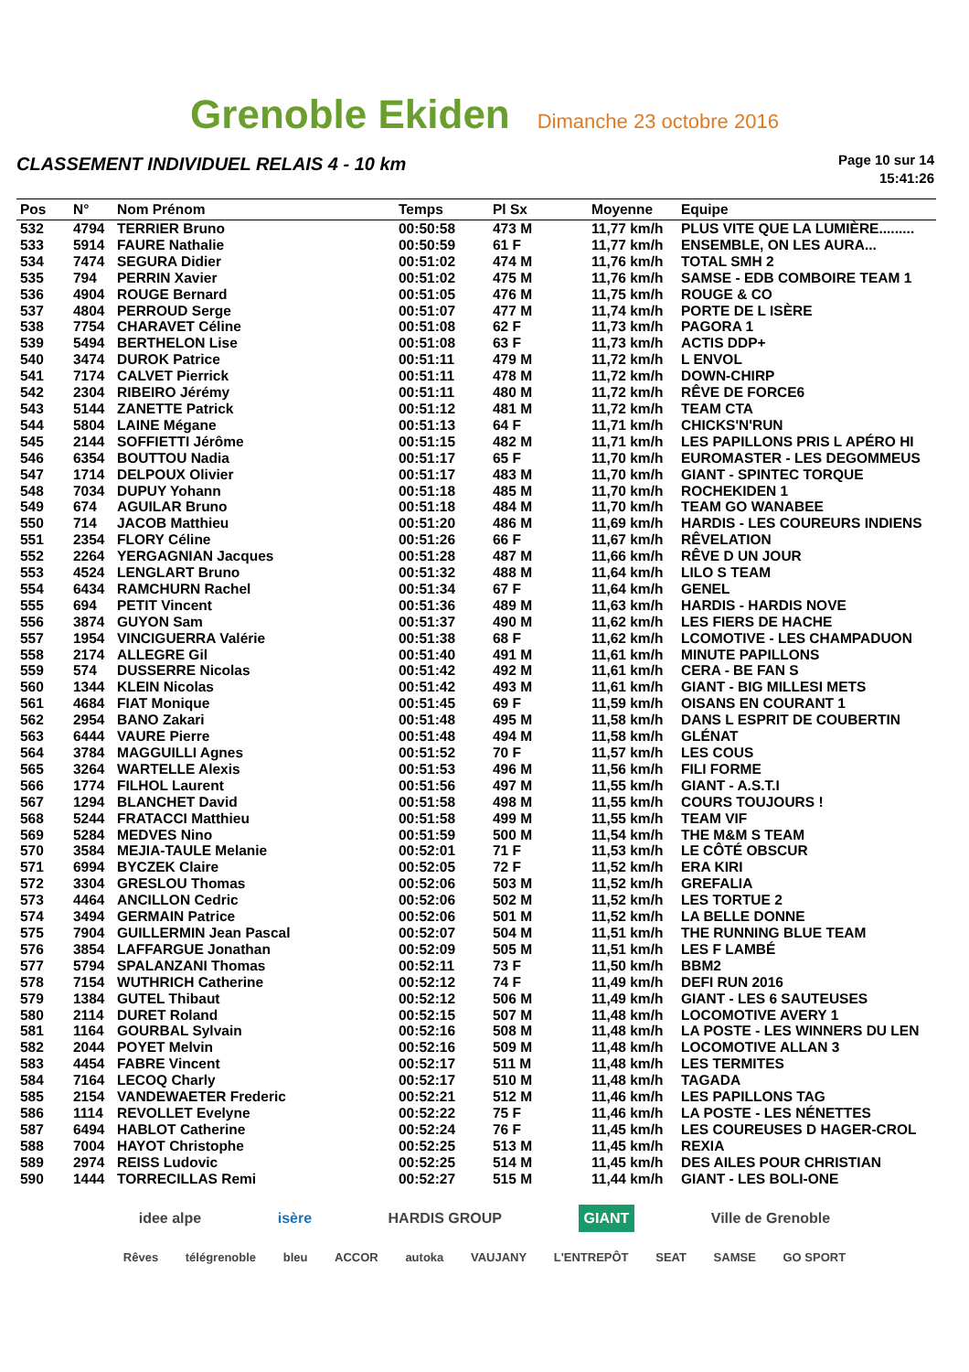Grenoble Ekiden Dimanche 23 octobre 2016
CLASSEMENT INDIVIDUEL RELAIS 4 - 10 km
Page 10 sur 14
15:41:26
| Pos | N° | Nom Prénom | Temps | Pl Sx | Moyenne | Equipe |
| --- | --- | --- | --- | --- | --- | --- |
| 532 | 4794 | TERRIER Bruno | 00:50:58 | 473 M | 11,77 km/h | PLUS VITE QUE LA LUMIÈRE......... |
| 533 | 5914 | FAURE Nathalie | 00:50:59 | 61 F | 11,77 km/h | ENSEMBLE, ON LES AURA... |
| 534 | 7474 | SEGURA Didier | 00:51:02 | 474 M | 11,76 km/h | TOTAL SMH 2 |
| 535 | 794 | PERRIN Xavier | 00:51:02 | 475 M | 11,76 km/h | SAMSE - EDB COMBOIRE TEAM 1 |
| 536 | 4904 | ROUGE Bernard | 00:51:05 | 476 M | 11,75 km/h | ROUGE & CO |
| 537 | 4804 | PERROUD Serge | 00:51:07 | 477 M | 11,74 km/h | PORTE DE L ISÈRE |
| 538 | 7754 | CHARAVET Céline | 00:51:08 | 62 F | 11,73 km/h | PAGORA 1 |
| 539 | 5494 | BERTHELON Lise | 00:51:08 | 63 F | 11,73 km/h | ACTIS DDP+ |
| 540 | 3474 | DUROK Patrice | 00:51:11 | 479 M | 11,72 km/h | L ENVOL |
| 541 | 7174 | CALVET Pierrick | 00:51:11 | 478 M | 11,72 km/h | DOWN-CHIRP |
| 542 | 2304 | RIBEIRO Jérémy | 00:51:11 | 480 M | 11,72 km/h | RÊVE DE FORCE6 |
| 543 | 5144 | ZANETTE Patrick | 00:51:12 | 481 M | 11,72 km/h | TEAM CTA |
| 544 | 5804 | LAINE Mégane | 00:51:13 | 64 F | 11,71 km/h | CHICKS'N'RUN |
| 545 | 2144 | SOFFIETTI Jérôme | 00:51:15 | 482 M | 11,71 km/h | LES PAPILLONS PRIS L APÉRO HI |
| 546 | 6354 | BOUTTOU Nadia | 00:51:17 | 65 F | 11,70 km/h | EUROMASTER - LES DEGOMMEUS |
| 547 | 1714 | DELPOUX Olivier | 00:51:17 | 483 M | 11,70 km/h | GIANT - SPINTEC TORQUE |
| 548 | 7034 | DUPUY Yohann | 00:51:18 | 485 M | 11,70 km/h | ROCHEKIDEN 1 |
| 549 | 674 | AGUILAR Bruno | 00:51:18 | 484 M | 11,70 km/h | TEAM GO WANABEE |
| 550 | 714 | JACOB Matthieu | 00:51:20 | 486 M | 11,69 km/h | HARDIS - LES COUREURS INDIENS |
| 551 | 2354 | FLORY Céline | 00:51:26 | 66 F | 11,67 km/h | RÊVELATION |
| 552 | 2264 | YERGAGNIAN Jacques | 00:51:28 | 487 M | 11,66 km/h | RÊVE D UN JOUR |
| 553 | 4524 | LENGLART Bruno | 00:51:32 | 488 M | 11,64 km/h | LILO S TEAM |
| 554 | 6434 | RAMCHURN Rachel | 00:51:34 | 67 F | 11,64 km/h | GENEL |
| 555 | 694 | PETIT Vincent | 00:51:36 | 489 M | 11,63 km/h | HARDIS - HARDIS NOVE |
| 556 | 3874 | GUYON Sam | 00:51:37 | 490 M | 11,62 km/h | LES FIERS DE HACHE |
| 557 | 1954 | VINCIGUERRA Valérie | 00:51:38 | 68 F | 11,62 km/h | LCOMOTIVE - LES CHAMPADUON |
| 558 | 2174 | ALLEGRE Gil | 00:51:40 | 491 M | 11,61 km/h | MINUTE PAPILLONS |
| 559 | 574 | DUSSERRE Nicolas | 00:51:42 | 492 M | 11,61 km/h | CERA - BE FAN S |
| 560 | 1344 | KLEIN Nicolas | 00:51:42 | 493 M | 11,61 km/h | GIANT - BIG MILLESI METS |
| 561 | 4684 | FIAT Monique | 00:51:45 | 69 F | 11,59 km/h | OISANS EN COURANT 1 |
| 562 | 2954 | BANO Zakari | 00:51:48 | 495 M | 11,58 km/h | DANS L ESPRIT DE COUBERTIN |
| 563 | 6444 | VAURE Pierre | 00:51:48 | 494 M | 11,58 km/h | GLÉNAT |
| 564 | 3784 | MAGGUILLI Agnes | 00:51:52 | 70 F | 11,57 km/h | LES COUS |
| 565 | 3264 | WARTELLE Alexis | 00:51:53 | 496 M | 11,56 km/h | FILI FORME |
| 566 | 1774 | FILHOL Laurent | 00:51:56 | 497 M | 11,55 km/h | GIANT - A.S.T.I |
| 567 | 1294 | BLANCHET David | 00:51:58 | 498 M | 11,55 km/h | COURS TOUJOURS ! |
| 568 | 5244 | FRATACCI Matthieu | 00:51:58 | 499 M | 11,55 km/h | TEAM VIF |
| 569 | 5284 | MEDVES Nino | 00:51:59 | 500 M | 11,54 km/h | THE M&M S TEAM |
| 570 | 3584 | MEJIA-TAULE Melanie | 00:52:01 | 71 F | 11,53 km/h | LE CÔTÉ OBSCUR |
| 571 | 6994 | BYCZEK Claire | 00:52:05 | 72 F | 11,52 km/h | ERA KIRI |
| 572 | 3304 | GRESLOU Thomas | 00:52:06 | 503 M | 11,52 km/h | GREFALIA |
| 573 | 4464 | ANCILLON Cedric | 00:52:06 | 502 M | 11,52 km/h | LES TORTUE 2 |
| 574 | 3494 | GERMAIN Patrice | 00:52:06 | 501 M | 11,52 km/h | LA BELLE DONNE |
| 575 | 7904 | GUILLERMIN Jean Pascal | 00:52:07 | 504 M | 11,51 km/h | THE RUNNING BLUE TEAM |
| 576 | 3854 | LAFFARGUE Jonathan | 00:52:09 | 505 M | 11,51 km/h | LES F LAMBÉ |
| 577 | 5794 | SPALANZANI Thomas | 00:52:11 | 73 F | 11,50 km/h | BBM2 |
| 578 | 7154 | WUTHRICH Catherine | 00:52:12 | 74 F | 11,49 km/h | DEFI RUN 2016 |
| 579 | 1384 | GUTEL Thibaut | 00:52:12 | 506 M | 11,49 km/h | GIANT - LES 6 SAUTEUSES |
| 580 | 2114 | DURET Roland | 00:52:15 | 507 M | 11,48 km/h | LOCOMOTIVE AVERY 1 |
| 581 | 1164 | GOURBAL Sylvain | 00:52:16 | 508 M | 11,48 km/h | LA POSTE - LES WINNERS DU LEN |
| 582 | 2044 | POYET Melvin | 00:52:16 | 509 M | 11,48 km/h | LOCOMOTIVE ALLAN 3 |
| 583 | 4454 | FABRE Vincent | 00:52:17 | 511 M | 11,48 km/h | LES TERMITES |
| 584 | 7164 | LECOQ Charly | 00:52:17 | 510 M | 11,48 km/h | TAGADA |
| 585 | 2154 | VANDEWAETER Frederic | 00:52:21 | 512 M | 11,46 km/h | LES PAPILLONS TAG |
| 586 | 1114 | REVOLLET Evelyne | 00:52:22 | 75 F | 11,46 km/h | LA POSTE - LES NÉNETTES |
| 587 | 6494 | HABLOT Catherine | 00:52:24 | 76 F | 11,45 km/h | LES COUREUSES D HAGER-CROL |
| 588 | 7004 | HAYOT Christophe | 00:52:25 | 513 M | 11,45 km/h | REXIA |
| 589 | 2974 | REISS Ludovic | 00:52:25 | 514 M | 11,45 km/h | DES AILES POUR CHRISTIAN |
| 590 | 1444 | TORRECILLAS Remi | 00:52:27 | 515 M | 11,44 km/h | GIANT - LES BOLI-ONE |
idee alpe isère HARDIS GROUP GIANT Ville de Grenoble
Rêves télégrenoble bleu ACCOR autoka VAUJANY L'ENTREPÔT SEAT SAMSE GO SPORT